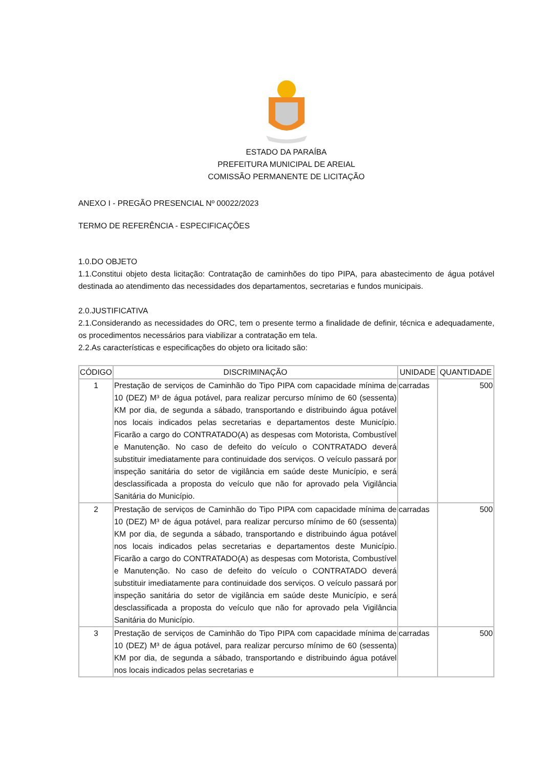ESTADO DA PARAÍBA
PREFEITURA MUNICIPAL DE AREIAL
COMISSÃO PERMANENTE DE LICITAÇÃO
ANEXO I - PREGÃO PRESENCIAL Nº 00022/2023
TERMO DE REFERÊNCIA - ESPECIFICAÇÕES
1.0.DO OBJETO
1.1.Constitui objeto desta licitação: Contratação de caminhões do tipo PIPA, para abastecimento de água potável destinada ao atendimento das necessidades dos departamentos, secretarias e fundos municipais.
2.0.JUSTIFICATIVA
2.1.Considerando as necessidades do ORC, tem o presente termo a finalidade de definir, técnica e adequadamente, os procedimentos necessários para viabilizar a contratação em tela.
2.2.As características e especificações do objeto ora licitado são:
| CÓDIGO | DISCRIMINAÇÃO | UNIDADE | QUANTIDADE |
| --- | --- | --- | --- |
| 1 | Prestação de serviços de Caminhão do Tipo PIPA com capacidade mínima de 10 (DEZ) M³ de água potável, para realizar percurso mínimo de 60 (sessenta) KM por dia, de segunda a sábado, transportando e distribuindo água potável nos locais indicados pelas secretarias e departamentos deste Município. Ficarão a cargo do CONTRATADO(A) as despesas com Motorista, Combustível e Manutenção. No caso de defeito do veículo o CONTRATADO deverá substituir imediatamente para continuidade dos serviços. O veículo passará por inspeção sanitária do setor de vigilância em saúde deste Município, e será desclassificada a proposta do veículo que não for aprovado pela Vigilância Sanitária do Município. | carradas | 500 |
| 2 | Prestação de serviços de Caminhão do Tipo PIPA com capacidade mínima de 10 (DEZ) M³ de água potável, para realizar percurso mínimo de 60 (sessenta) KM por dia, de segunda a sábado, transportando e distribuindo água potável nos locais indicados pelas secretarias e departamentos deste Município. Ficarão a cargo do CONTRATADO(A) as despesas com Motorista, Combustível e Manutenção. No caso de defeito do veículo o CONTRATADO deverá substituir imediatamente para continuidade dos serviços. O veículo passará por inspeção sanitária do setor de vigilância em saúde deste Município, e será desclassificada a proposta do veículo que não for aprovado pela Vigilância Sanitária do Município. | carradas | 500 |
| 3 | Prestação de serviços de Caminhão do Tipo PIPA com capacidade mínima de 10 (DEZ) M³ de água potável, para realizar percurso mínimo de 60 (sessenta) KM por dia, de segunda a sábado, transportando e distribuindo água potável nos locais indicados pelas secretarias e | carradas | 500 |